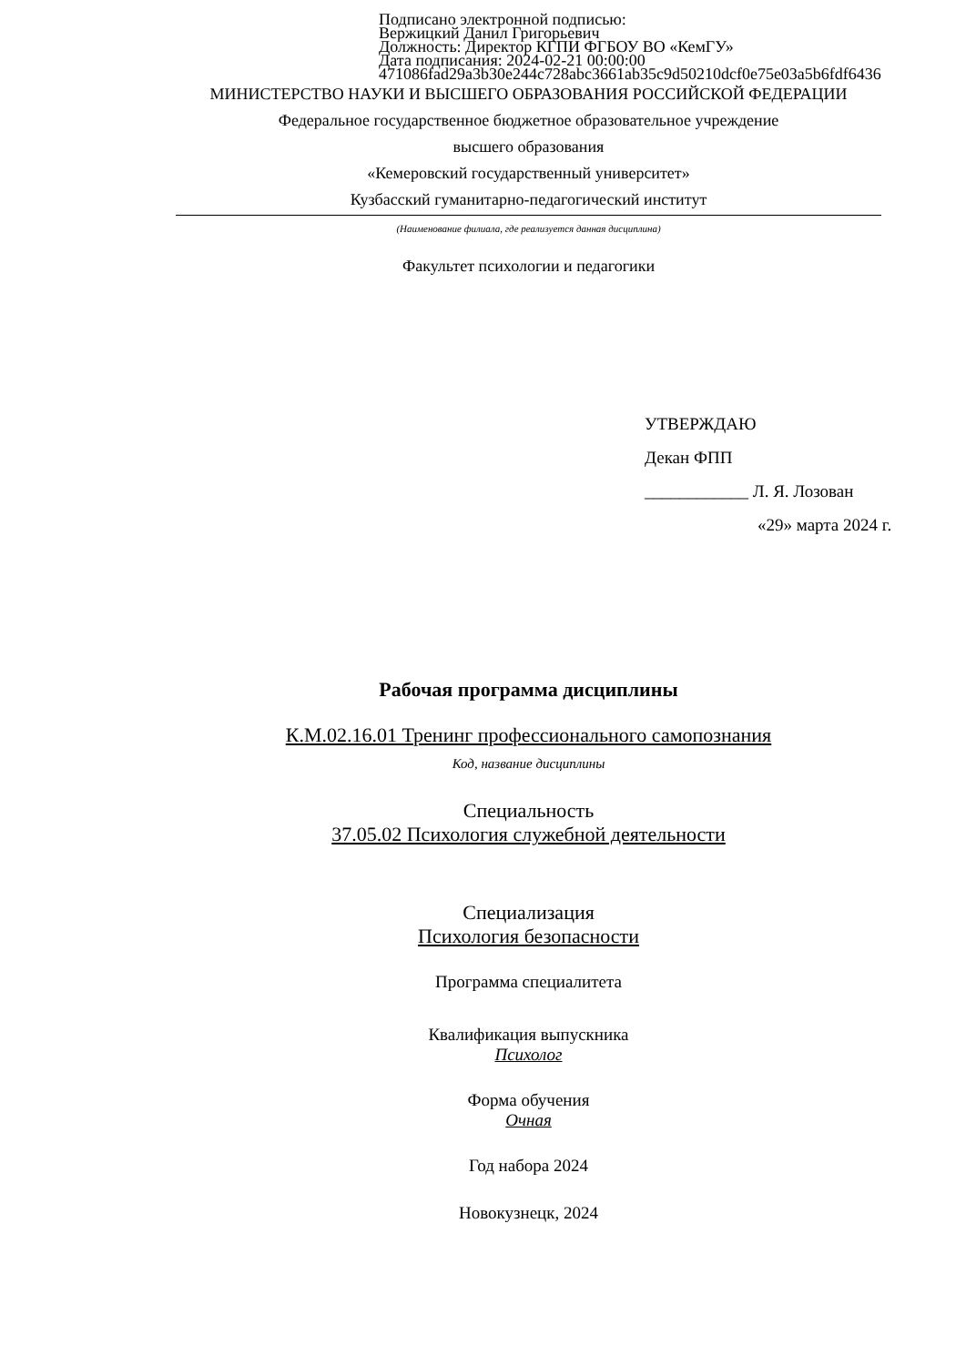Подписано электронной подписью:
Вержицкий Данил Григорьевич
Должность: Директор КГПИ ФГБОУ ВО «КемГУ»
Дата подписания: 2024-02-21 00:00:00
471086fad29a3b30e244c728abc3661ab35c9d50210dcf0e75e03a5b6fdf6436
МИНИСТЕРСТВО НАУКИ И ВЫСШЕГО ОБРАЗОВАНИЯ РОССИЙСКОЙ ФЕДЕРАЦИИ
Федеральное государственное бюджетное образовательное учреждение
высшего образования
«Кемеровский государственный университет»
Кузбасский гуманитарно-педагогический институт
(Наименование филиала, где реализуется данная дисциплина)
Факультет психологии и педагогики
УТВЕРЖДАЮ
Декан ФПП
____________ Л. Я. Лозован
«29» марта 2024 г.
Рабочая программа дисциплины
К.М.02.16.01 Тренинг профессионального самопознания
Код, название дисциплины
Специальность
37.05.02 Психология служебной деятельности
Специализация
Психология безопасности
Программа специалитета
Квалификация выпускника
Психолог
Форма обучения
Очная
Год набора 2024
Новокузнецк, 2024